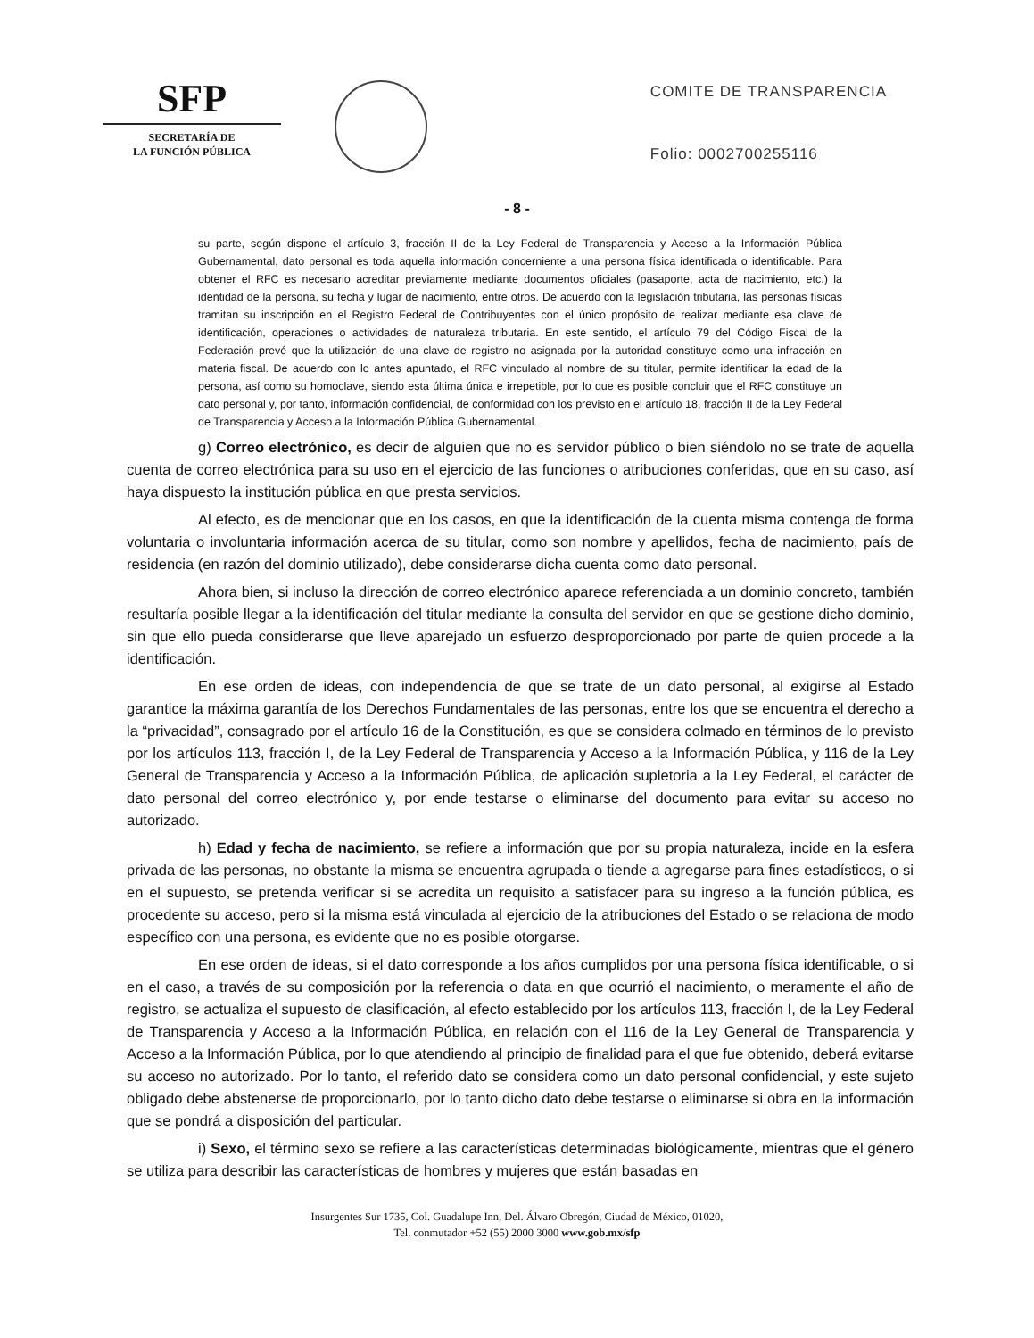SFP
SECRETARÍA DE
LA FUNCIÓN PÚBLICA
COMITE DE TRANSPARENCIA
Folio: 0002700255116
- 8 -
su parte, según dispone el artículo 3, fracción II de la Ley Federal de Transparencia y Acceso a la Información Pública Gubernamental, dato personal es toda aquella información concerniente a una persona física identificada o identificable. Para obtener el RFC es necesario acreditar previamente mediante documentos oficiales (pasaporte, acta de nacimiento, etc.) la identidad de la persona, su fecha y lugar de nacimiento, entre otros. De acuerdo con la legislación tributaria, las personas físicas tramitan su inscripción en el Registro Federal de Contribuyentes con el único propósito de realizar mediante esa clave de identificación, operaciones o actividades de naturaleza tributaria. En este sentido, el artículo 79 del Código Fiscal de la Federación prevé que la utilización de una clave de registro no asignada por la autoridad constituye como una infracción en materia fiscal. De acuerdo con lo antes apuntado, el RFC vinculado al nombre de su titular, permite identificar la edad de la persona, así como su homoclave, siendo esta última única e irrepetible, por lo que es posible concluir que el RFC constituye un dato personal y, por tanto, información confidencial, de conformidad con los previsto en el artículo 18, fracción II de la Ley Federal de Transparencia y Acceso a la Información Pública Gubernamental.
g) Correo electrónico, es decir de alguien que no es servidor público o bien siéndolo no se trate de aquella cuenta de correo electrónica para su uso en el ejercicio de las funciones o atribuciones conferidas, que en su caso, así haya dispuesto la institución pública en que presta servicios.
Al efecto, es de mencionar que en los casos, en que la identificación de la cuenta misma contenga de forma voluntaria o involuntaria información acerca de su titular, como son nombre y apellidos, fecha de nacimiento, país de residencia (en razón del dominio utilizado), debe considerarse dicha cuenta como dato personal.
Ahora bien, si incluso la dirección de correo electrónico aparece referenciada a un dominio concreto, también resultaría posible llegar a la identificación del titular mediante la consulta del servidor en que se gestione dicho dominio, sin que ello pueda considerarse que lleve aparejado un esfuerzo desproporcionado por parte de quien procede a la identificación.
En ese orden de ideas, con independencia de que se trate de un dato personal, al exigirse al Estado garantice la máxima garantía de los Derechos Fundamentales de las personas, entre los que se encuentra el derecho a la “privacidad”, consagrado por el artículo 16 de la Constitución, es que se considera colmado en términos de lo previsto por los artículos 113, fracción I, de la Ley Federal de Transparencia y Acceso a la Información Pública, y 116 de la Ley General de Transparencia y Acceso a la Información Pública, de aplicación supletoria a la Ley Federal, el carácter de dato personal del correo electrónico y, por ende testarse o eliminarse del documento para evitar su acceso no autorizado.
h) Edad y fecha de nacimiento, se refiere a información que por su propia naturaleza, incide en la esfera privada de las personas, no obstante la misma se encuentra agrupada o tiende a agregarse para fines estadísticos, o si en el supuesto, se pretenda verificar si se acredita un requisito a satisfacer para su ingreso a la función pública, es procedente su acceso, pero si la misma está vinculada al ejercicio de la atribuciones del Estado o se relaciona de modo específico con una persona, es evidente que no es posible otorgarse.
En ese orden de ideas, si el dato corresponde a los años cumplidos por una persona física identificable, o si en el caso, a través de su composición por la referencia o data en que ocurrió el nacimiento, o meramente el año de registro, se actualiza el supuesto de clasificación, al efecto establecido por los artículos 113, fracción I, de la Ley Federal de Transparencia y Acceso a la Información Pública, en relación con el 116 de la Ley General de Transparencia y Acceso a la Información Pública, por lo que atendiendo al principio de finalidad para el que fue obtenido, deberá evitarse su acceso no autorizado. Por lo tanto, el referido dato se considera como un dato personal confidencial, y este sujeto obligado debe abstenerse de proporcionarlo, por lo tanto dicho dato debe testarse o eliminarse si obra en la información que se pondrá a disposición del particular.
i) Sexo, el término sexo se refiere a las características determinadas biológicamente, mientras que el género se utiliza para describir las características de hombres y mujeres que están basadas en
Insurgentes Sur 1735, Col. Guadalupe Inn, Del. Álvaro Obregón, Ciudad de México, 01020,
Tel. conmutador +52 (55) 2000 3000 www.gob.mx/sfp